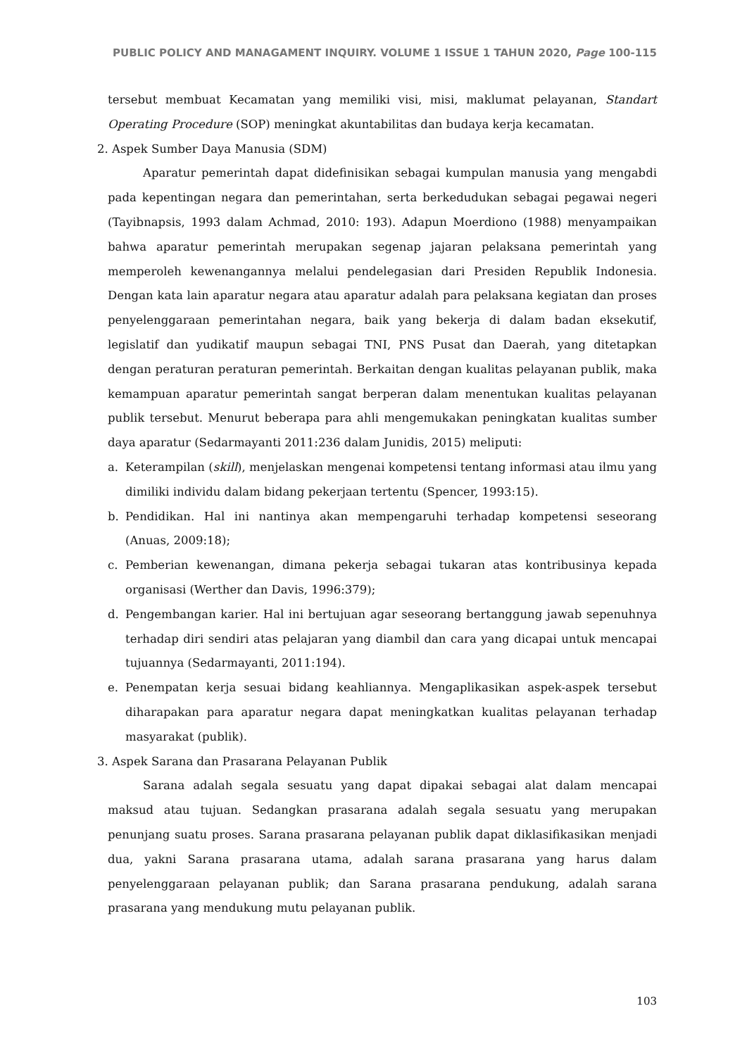PUBLIC POLICY AND MANAGAMENT INQUIRY. VOLUME 1 ISSUE 1 TAHUN 2020, Page 100-115
tersebut membuat Kecamatan yang memiliki visi, misi, maklumat pelayanan, Standart Operating Procedure (SOP) meningkat akuntabilitas dan budaya kerja kecamatan.
2. Aspek Sumber Daya Manusia (SDM)
Aparatur pemerintah dapat didefinisikan sebagai kumpulan manusia yang mengabdi pada kepentingan negara dan pemerintahan, serta berkedudukan sebagai pegawai negeri (Tayibnapsis, 1993 dalam Achmad, 2010: 193). Adapun Moerdiono (1988) menyampaikan bahwa aparatur pemerintah merupakan segenap jajaran pelaksana pemerintah yang memperoleh kewenangannya melalui pendelegasian dari Presiden Republik Indonesia. Dengan kata lain aparatur negara atau aparatur adalah para pelaksana kegiatan dan proses penyelenggaraan pemerintahan negara, baik yang bekerja di dalam badan eksekutif, legislatif dan yudikatif maupun sebagai TNI, PNS Pusat dan Daerah, yang ditetapkan dengan peraturan peraturan pemerintah. Berkaitan dengan kualitas pelayanan publik, maka kemampuan aparatur pemerintah sangat berperan dalam menentukan kualitas pelayanan publik tersebut. Menurut beberapa para ahli mengemukakan peningkatan kualitas sumber daya aparatur (Sedarmayanti 2011:236 dalam Junidis, 2015) meliputi:
a. Keterampilan (skill), menjelaskan mengenai kompetensi tentang informasi atau ilmu yang dimiliki individu dalam bidang pekerjaan tertentu (Spencer, 1993:15).
b. Pendidikan. Hal ini nantinya akan mempengaruhi terhadap kompetensi seseorang (Anuas, 2009:18);
c. Pemberian kewenangan, dimana pekerja sebagai tukaran atas kontribusinya kepada organisasi (Werther dan Davis, 1996:379);
d. Pengembangan karier. Hal ini bertujuan agar seseorang bertanggung jawab sepenuhnya terhadap diri sendiri atas pelajaran yang diambil dan cara yang dicapai untuk mencapai tujuannya (Sedarmayanti, 2011:194).
e. Penempatan kerja sesuai bidang keahliannya. Mengaplikasikan aspek-aspek tersebut diharapakan para aparatur negara dapat meningkatkan kualitas pelayanan terhadap masyarakat (publik).
3. Aspek Sarana dan Prasarana Pelayanan Publik
Sarana adalah segala sesuatu yang dapat dipakai sebagai alat dalam mencapai maksud atau tujuan. Sedangkan prasarana adalah segala sesuatu yang merupakan penunjang suatu proses. Sarana prasarana pelayanan publik dapat diklasifikasikan menjadi dua, yakni Sarana prasarana utama, adalah sarana prasarana yang harus dalam penyelenggaraan pelayanan publik; dan Sarana prasarana pendukung, adalah sarana prasarana yang mendukung mutu pelayanan publik.
103